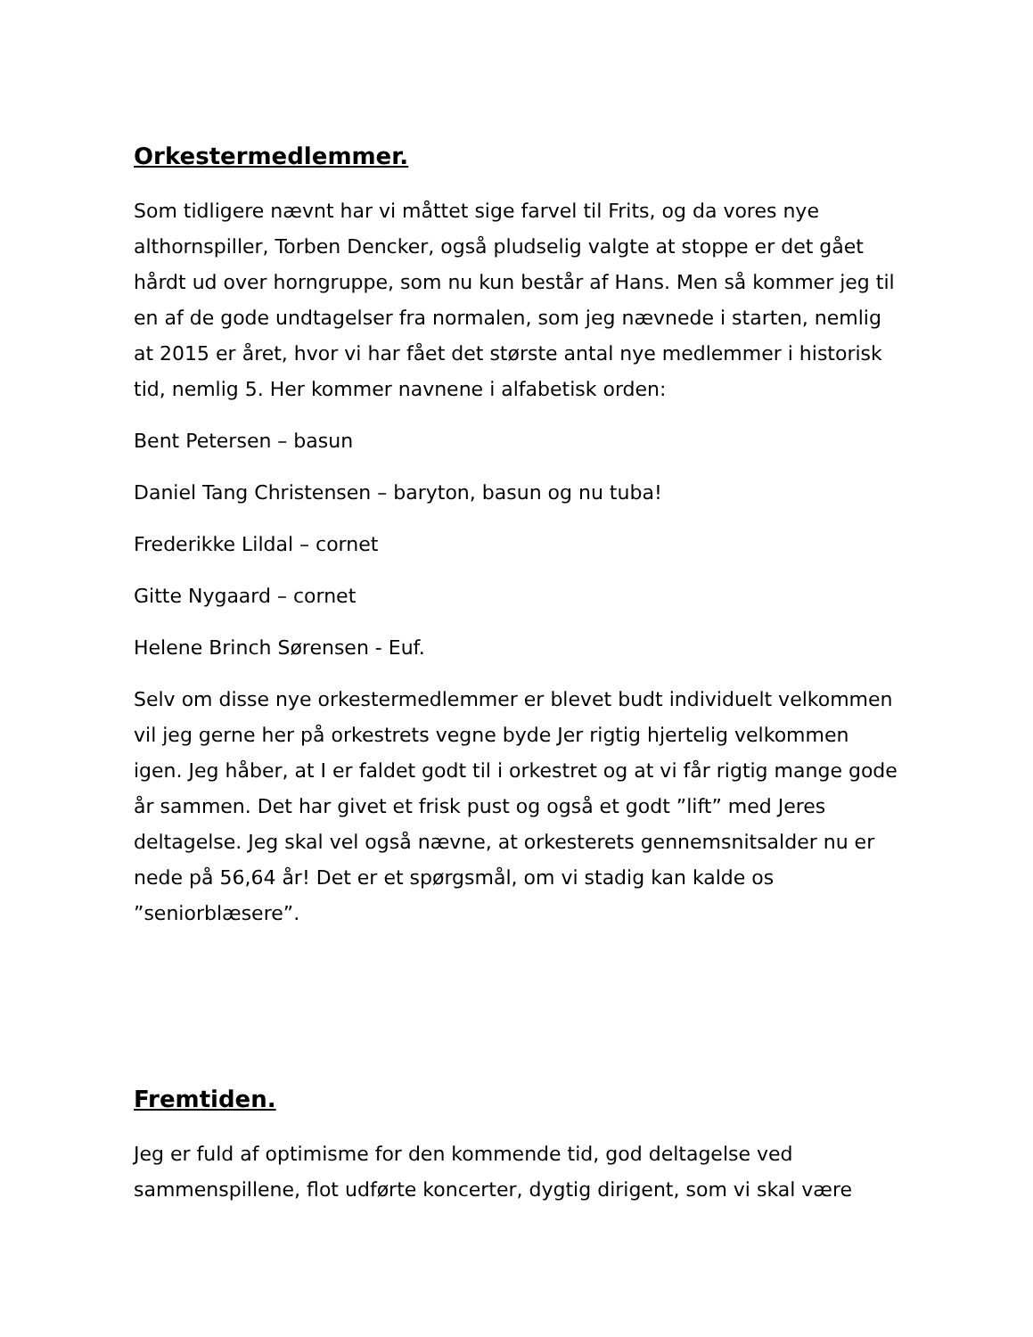Orkestermedlemmer.
Som tidligere nævnt har vi måttet sige farvel til Frits, og da vores nye althornspiller, Torben Dencker, også pludselig valgte at stoppe er det gået hårdt ud over horngruppe, som nu kun består af Hans. Men så kommer jeg til en af de gode undtagelser fra normalen, som jeg nævnede i starten, nemlig at 2015 er året, hvor vi har fået det største antal nye medlemmer i historisk tid, nemlig 5. Her kommer navnene i alfabetisk orden:
Bent Petersen – basun
Daniel Tang Christensen – baryton, basun og nu tuba!
Frederikke Lildal – cornet
Gitte Nygaard – cornet
Helene Brinch Sørensen - Euf.
Selv om disse nye orkestermedlemmer er blevet budt individuelt velkommen vil jeg gerne her på orkestrets vegne byde Jer rigtig hjertelig velkommen igen. Jeg håber, at I er faldet godt til i orkestret og at vi får rigtig mange gode år sammen. Det har givet et frisk pust og også et godt ”lift” med Jeres deltagelse. Jeg skal vel også nævne, at orkesterets gennemsnitsalder nu er nede på 56,64 år! Det er et spørgsmål, om vi stadig kan kalde os ”seniorblæsere”.
Fremtiden.
Jeg er fuld af optimisme for den kommende tid, god deltagelse ved sammenspillene, flot udførte koncerter, dygtig dirigent, som vi skal være